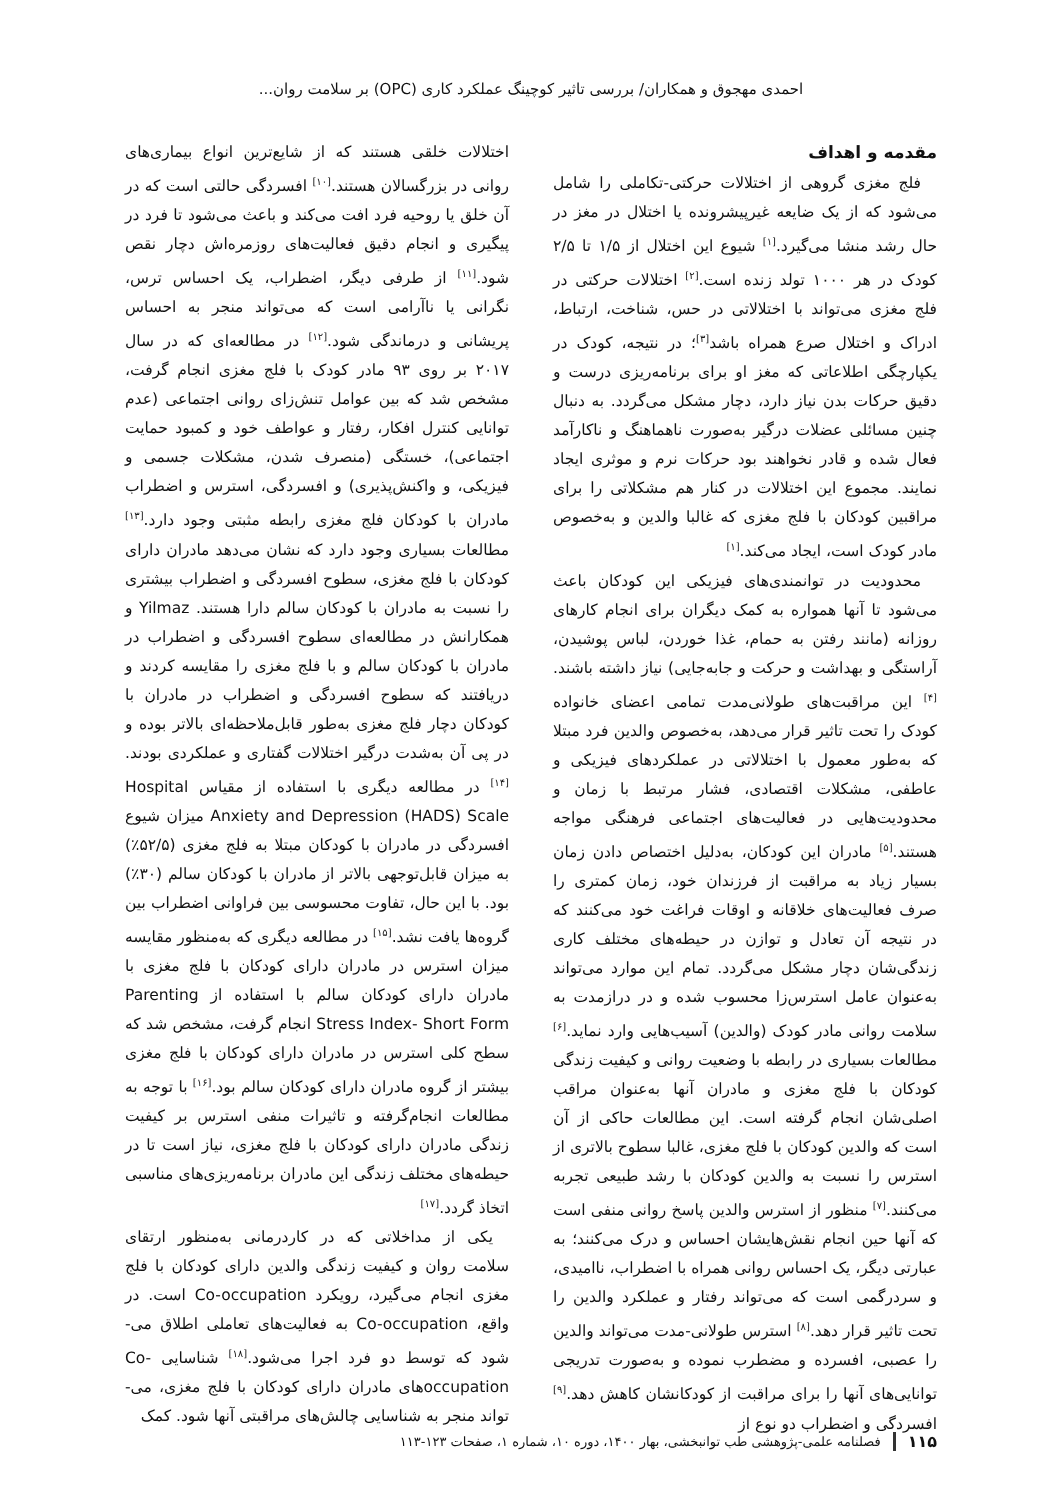احمدی مهجوق و همکاران/ بررسی تاثیر کوچینگ عملکرد کاری (OPC) بر سلامت روان...
مقدمه و اهداف
فلج مغزی گروهی از اختلالات حرکتی-تکاملی را شامل می‌شود که از یک ضایعه غیرپیشرونده یا اختلال در مغز در حال رشد منشا می‌گیرد.<sup>[۱]</sup> شیوع این اختلال از ۱/۵ تا ۲/۵ کودک در هر ۱۰۰۰ تولد زنده است.<sup>[۲]</sup> اختلالات حرکتی در فلج مغزی می‌تواند با اختلالاتی در حس، شناخت، ارتباط، ادراک و اختلال صرع همراه باشد<sup>[۳]</sup>؛ در نتیجه، کودک در یکپارچگی اطلاعاتی که مغز او برای برنامه‌ریزی درست و دقیق حرکات بدن نیاز دارد، دچار مشکل می‌گردد. به دنبال چنین مسائلی عضلات درگیر به‌صورت ناهماهنگ و ناکارآمد فعال شده و قادر نخواهند بود حرکات نرم و موثری ایجاد نمایند. مجموع این اختلالات در کنار هم مشکلاتی را برای مراقبین کودکان با فلج مغزی که غالبا والدین و به‌خصوص مادر کودک است، ایجاد می‌کند.<sup>[۱]</sup>
محدودیت در توانمندی‌های فیزیکی این کودکان باعث می‌شود تا آنها همواره به کمک دیگران برای انجام کارهای روزانه (مانند رفتن به حمام، غذا خوردن، لباس پوشیدن، آراستگی و بهداشت و حرکت و جابه‌جایی) نیاز داشته باشند.<sup>[۴]</sup> این مراقبت‌های طولانی‌مدت تمامی اعضای خانواده کودک را تحت تاثیر قرار می‌دهد، به‌خصوص والدین فرد مبتلا که به‌طور معمول با اختلالاتی در عملکردهای فیزیکی و عاطفی، مشکلات اقتصادی، فشار مرتبط با زمان و محدودیت‌هایی در فعالیت‌های اجتماعی فرهنگی مواجه هستند.<sup>[۵]</sup> مادران این کودکان، به‌دلیل اختصاص دادن زمان بسیار زیاد به مراقبت از فرزندان خود، زمان کمتری را صرف فعالیت‌های خلاقانه و اوقات فراغت خود می‌کنند که در نتیجه آن تعادل و توازن در حیطه‌های مختلف کاری زندگی‌شان دچار مشکل می‌گردد. تمام این موارد می‌تواند به‌عنوان عامل استرس‌زا محسوب شده و در درازمدت به سلامت روانی مادر کودک (والدین) آسیب‌هایی وارد نماید.<sup>[۶]</sup> مطالعات بسیاری در رابطه با وضعیت روانی و کیفیت زندگی کودکان با فلج مغزی و مادران آنها به‌عنوان مراقب اصلی‌شان انجام گرفته است. این مطالعات حاکی از آن است که والدین کودکان با فلج مغزی، غالبا سطوح بالاتری از استرس را نسبت به والدین کودکان با رشد طبیعی تجربه می‌کنند.<sup>[۷]</sup> منظور از استرس والدین پاسخ روانی منفی است که آنها حین انجام نقش‌هایشان احساس و درک می‌کنند؛ به عبارتی دیگر، یک احساس روانی همراه با اضطراب، ناامیدی، و سردرگمی است که می‌تواند رفتار و عملکرد والدین را تحت تاثیر قرار دهد.<sup>[۸]</sup> استرس طولانی-مدت می‌تواند والدین را عصبی، افسرده و مضطرب نموده و به‌صورت تدریجی توانایی‌های آنها را برای مراقبت از کودکانشان کاهش دهد.<sup>[۹]</sup> افسردگی و اضطراب دو نوع از
اختلالات خلقی هستند که از شایع‌ترین انواع بیماری‌های روانی در بزرگسالان هستند.<sup>[۱۰]</sup> افسردگی حالتی است که در آن خلق یا روحیه فرد افت می‌کند و باعث می‌شود تا فرد در پیگیری و انجام دقیق فعالیت‌های روزمره‌اش دچار نقص شود.<sup>[۱۱]</sup> از طرفی دیگر، اضطراب، یک احساس ترس، نگرانی یا ناآرامی است که می‌تواند منجر به احساس پریشانی و درماندگی شود.<sup>[۱۲]</sup> در مطالعه‌ای که در سال ۲۰۱۷ بر روی ۹۳ مادر کودک با فلج مغزی انجام گرفت، مشخص شد که بین عوامل تنش‌زای روانی اجتماعی (عدم توانایی کنترل افکار، رفتار و عواطف خود و کمبود حمایت اجتماعی)، خستگی (منصرف شدن، مشکلات جسمی و فیزیکی، و واکنش‌پذیری) و افسردگی، استرس و اضطراب مادران با کودکان فلج مغزی رابطه مثبتی وجود دارد.<sup>[۱۳]</sup> مطالعات بسیاری وجود دارد که نشان می‌دهد مادران دارای کودکان با فلج مغزی، سطوح افسردگی و اضطراب بیشتری را نسبت به مادران با کودکان سالم دارا هستند. Yilmaz و همکارانش در مطالعه‌ای سطوح افسردگی و اضطراب در مادران با کودکان سالم و با فلج مغزی را مقایسه کردند و دریافتند که سطوح افسردگی و اضطراب در مادران با کودکان دچار فلج مغزی به‌طور قابل‌ملاحظه‌ای بالاتر بوده و در پی آن به‌شدت درگیر اختلالات گفتاری و عملکردی بودند.<sup>[۱۴]</sup> در مطالعه دیگری با استفاده از مقیاس Hospital Anxiety and Depression (HADS) Scale میزان شیوع افسردگی در مادران با کودکان مبتلا به فلج مغزی (۵۲/۵٪) به میزان قابل‌توجهی بالاتر از مادران با کودکان سالم (۳۰٪) بود. با این حال، تفاوت محسوسی بین فراوانی اضطراب بین گروه‌ها یافت نشد.<sup>[۱۵]</sup> در مطالعه دیگری که به‌منظور مقایسه میزان استرس در مادران دارای کودکان با فلج مغزی با مادران دارای کودکان سالم با استفاده از Parenting Stress Index- Short Form انجام گرفت، مشخص شد که سطح کلی استرس در مادران دارای کودکان با فلج مغزی بیشتر از گروه مادران دارای کودکان سالم بود.<sup>[۱۶]</sup> با توجه به مطالعات انجام‌گرفته و تاثیرات منفی استرس بر کیفیت زندگی مادران دارای کودکان با فلج مغزی، نیاز است تا در حیطه‌های مختلف زندگی این مادران برنامه‌ریزی‌های مناسبی اتخاذ گردد.<sup>[۱۷]</sup>
یکی از مداخلاتی که در کاردرمانی به‌منظور ارتقای سلامت روان و کیفیت زندگی والدین دارای کودکان با فلج مغزی انجام می‌گیرد، رویکرد Co-occupation است. در واقع، Co-occupation به فعالیت‌های تعاملی اطلاق می-شود که توسط دو فرد اجرا می‌شود.<sup>[۱۸]</sup> شناسایی Co-occupationهای مادران دارای کودکان با فلج مغزی، می-تواند منجر به شناسایی چالش‌های مراقبتی آنها شود. کمک
۱۱۵ فصلنامه علمی-پژوهشی طب توانبخشی، بهار ۱۴۰۰، دوره ۱۰، شماره ۱، صفحات ۱۲۳-۱۱۳